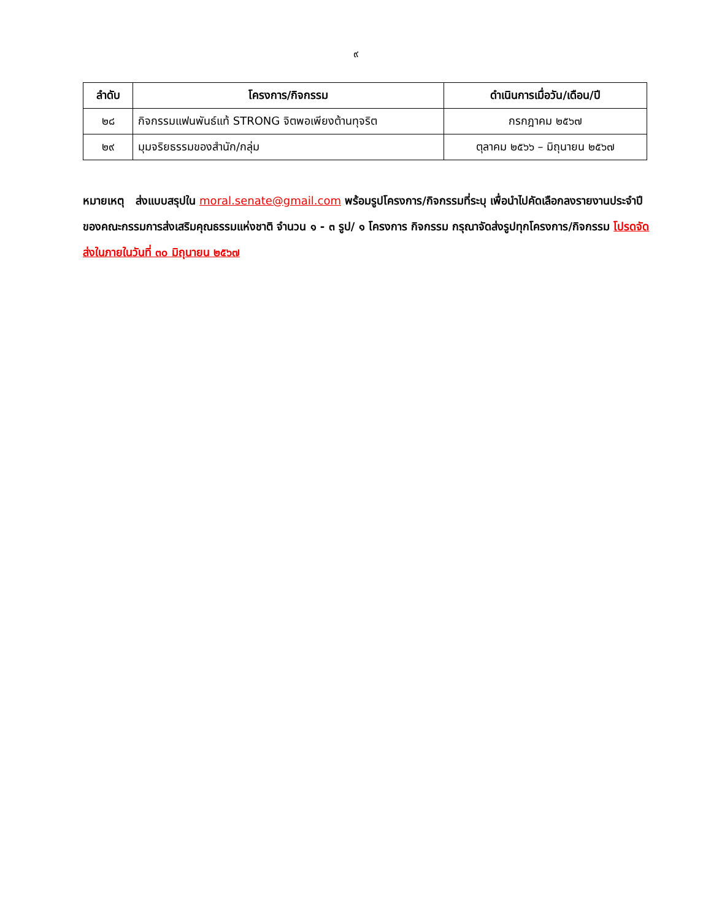๙
| ลำดับ | โครงการ/กิจกรรม | ดำเนินการเมื่อวัน/เดือน/ปี |
| --- | --- | --- |
| ๒๘ | กิจกรรมแฟนพันธ์แท้ STRONG จิตพอเพียงต้านทุจริต | กรกฎาคม ๒๕๖๗ |
| ๒๙ | มุมจริยธรรมของสำนัก/กลุ่ม | ตุลาคม ๒๕๖๖ – มิถุนายน ๒๕๖๗ |
หมายเหตุ ส่งแบบสรุปใน moral.senate@gmail.com พร้อมรูปโครงการ/กิจกรรมที่ระบุ เพื่อนำไปคัดเลือกลงรายงานประจำปีของคณะกรรมการส่งเสริมคุณธรรมแห่งชาติ จำนวน ๑ - ๓ รูป/ ๑ โครงการ กิจกรรม กรุณาจัดส่งรูปทุกโครงการ/กิจกรรม โปรดจัดส่งในภายในวันที่ ๓๐ มิถุนายน ๒๕๖๗